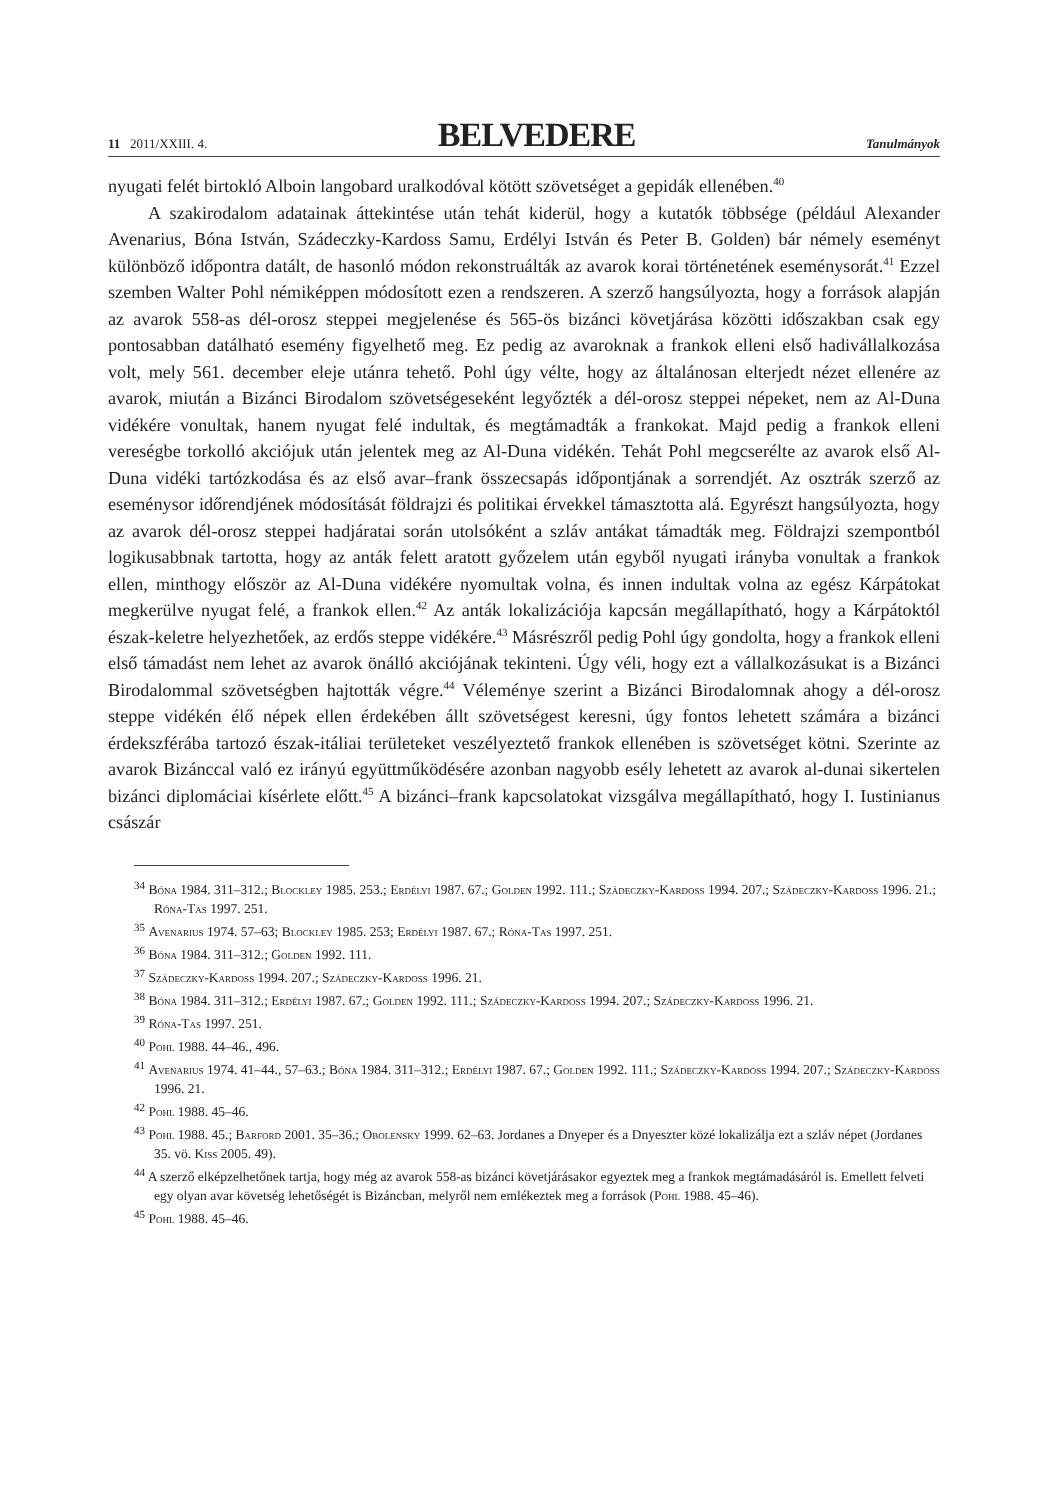11 2011/XXIII. 4. BELVEDERE Tanulmányok
nyugati felét birtokló Alboin langobard uralkodóval kötött szövetséget a gepidák ellenében.<sup>40</sup>
A szakirodalom adatainak áttekintése után tehát kiderül, hogy a kutatók többsége (például Alexander Avenarius, Bóna István, Szádeczky-Kardoss Samu, Erdélyi István és Peter B. Golden) bár némely eseményt különböző időpontra datált, de hasonló módon rekonstruálták az avarok korai történetének eseménysorát.<sup>41</sup> Ezzel szemben Walter Pohl némiképpen módosított ezen a rendszeren. A szerző hangsúlyozta, hogy a források alapján az avarok 558-as dél-orosz steppei megjelenése és 565-ös bizánci követjárása közötti időszakban csak egy pontosabban datálható esemény figyelhető meg. Ez pedig az avaroknak a frankok elleni első hadivállalkozása volt, mely 561. december eleje utánra tehető. Pohl úgy vélte, hogy az általánosan elterjedt nézet ellenére az avarok, miután a Bizánci Birodalom szövetségeseként legyőzték a dél-orosz steppei népeket, nem az Al-Duna vidékére vonultak, hanem nyugat felé indultak, és megtámadták a frankokat. Majd pedig a frankok elleni vereségbe torkolló akciójuk után jelentek meg az Al-Duna vidékén. Tehát Pohl megcserélte az avarok első Al-Duna vidéki tartózkodása és az első avar–frank összecsapás időpontjának a sorrendjét. Az osztrák szerző az eseménysor időrendjének módosítását földrajzi és politikai érvekkel támasztotta alá. Egyrészt hangsúlyozta, hogy az avarok dél-orosz steppei hadjáratai során utolsóként a szláv antákat támadták meg. Földrajzi szempontból logikusabbnak tartotta, hogy az anták felett aratott győzelem után egyből nyugati irányba vonultak a frankok ellen, minthogy először az Al-Duna vidékére nyomultak volna, és innen indultak volna az egész Kárpátokat megkerülve nyugat felé, a frankok ellen.<sup>42</sup> Az anták lokalizációja kapcsán megállapítható, hogy a Kárpátoktól észak-keletre helyezhetőek, az erdős steppe vidékére.<sup>43</sup> Másrészről pedig Pohl úgy gondolta, hogy a frankok elleni első támadást nem lehet az avarok önálló akciójának tekinteni. Úgy véli, hogy ezt a vállalkozásukat is a Bizánci Birodalommal szövetségben hajtották végre.<sup>44</sup> Véleménye szerint a Bizánci Birodalomnak ahogy a dél-orosz steppe vidékén élő népek ellen érdekében állt szövetségest keresni, úgy fontos lehetett számára a bizánci érdekszférába tartozó észak-itáliai területeket veszélyeztető frankok ellenében is szövetséget kötni. Szerinte az avarok Bizánccal való ez irányú együttműködésére azonban nagyobb esély lehetett az avarok al-dunai sikertelen bizánci diplomáciai kísérlete előtt.<sup>45</sup> A bizánci–frank kapcsolatokat vizsgálva megállapítható, hogy I. Iustinianus császár
<sup>34</sup> Bóna 1984. 311–312.; Blockley 1985. 253.; Erdélyi 1987. 67.; Golden 1992. 111.; Szádeczky-Kardoss 1994. 207.; Szádeczky-Kardoss 1996. 21.; Róna-Tas 1997. 251.
<sup>35</sup> Avenarius 1974. 57–63; Blockley 1985. 253; Erdélyi 1987. 67.; Róna-Tas 1997. 251.
<sup>36</sup> Bóna 1984. 311–312.; Golden 1992. 111.
<sup>37</sup> Szádeczky-Kardoss 1994. 207.; Szádeczky-Kardoss 1996. 21.
<sup>38</sup> Bóna 1984. 311–312.; Erdélyi 1987. 67.; Golden 1992. 111.; Szádeczky-Kardoss 1994. 207.; Szádeczky-Kardoss 1996. 21.
<sup>39</sup> Róna-Tas 1997. 251.
<sup>40</sup> Pohl 1988. 44–46., 496.
<sup>41</sup> Avenarius 1974. 41–44., 57–63.; Bóna 1984. 311–312.; Erdélyi 1987. 67.; Golden 1992. 111.; Szádeczky-Kardoss 1994. 207.; Szádeczky-Kardoss 1996. 21.
<sup>42</sup> Pohl 1988. 45–46.
<sup>43</sup> Pohl 1988. 45.; Barford 2001. 35–36.; Obolensky 1999. 62–63. Jordanes a Dnyeper és a Dnyeszter közé lokalizálja ezt a szláv népet (Jordanes 35. vö. Kiss 2005. 49).
<sup>44</sup> A szerző elképzelhetőnek tartja, hogy még az avarok 558-as bizánci követjárásakor egyeztek meg a frankok megtámadásáról is. Emellett felveti egy olyan avar követség lehetőségét is Bizáncban, melyről nem emlékeztek meg a források (Pohl 1988. 45–46).
<sup>45</sup> Pohl 1988. 45–46.